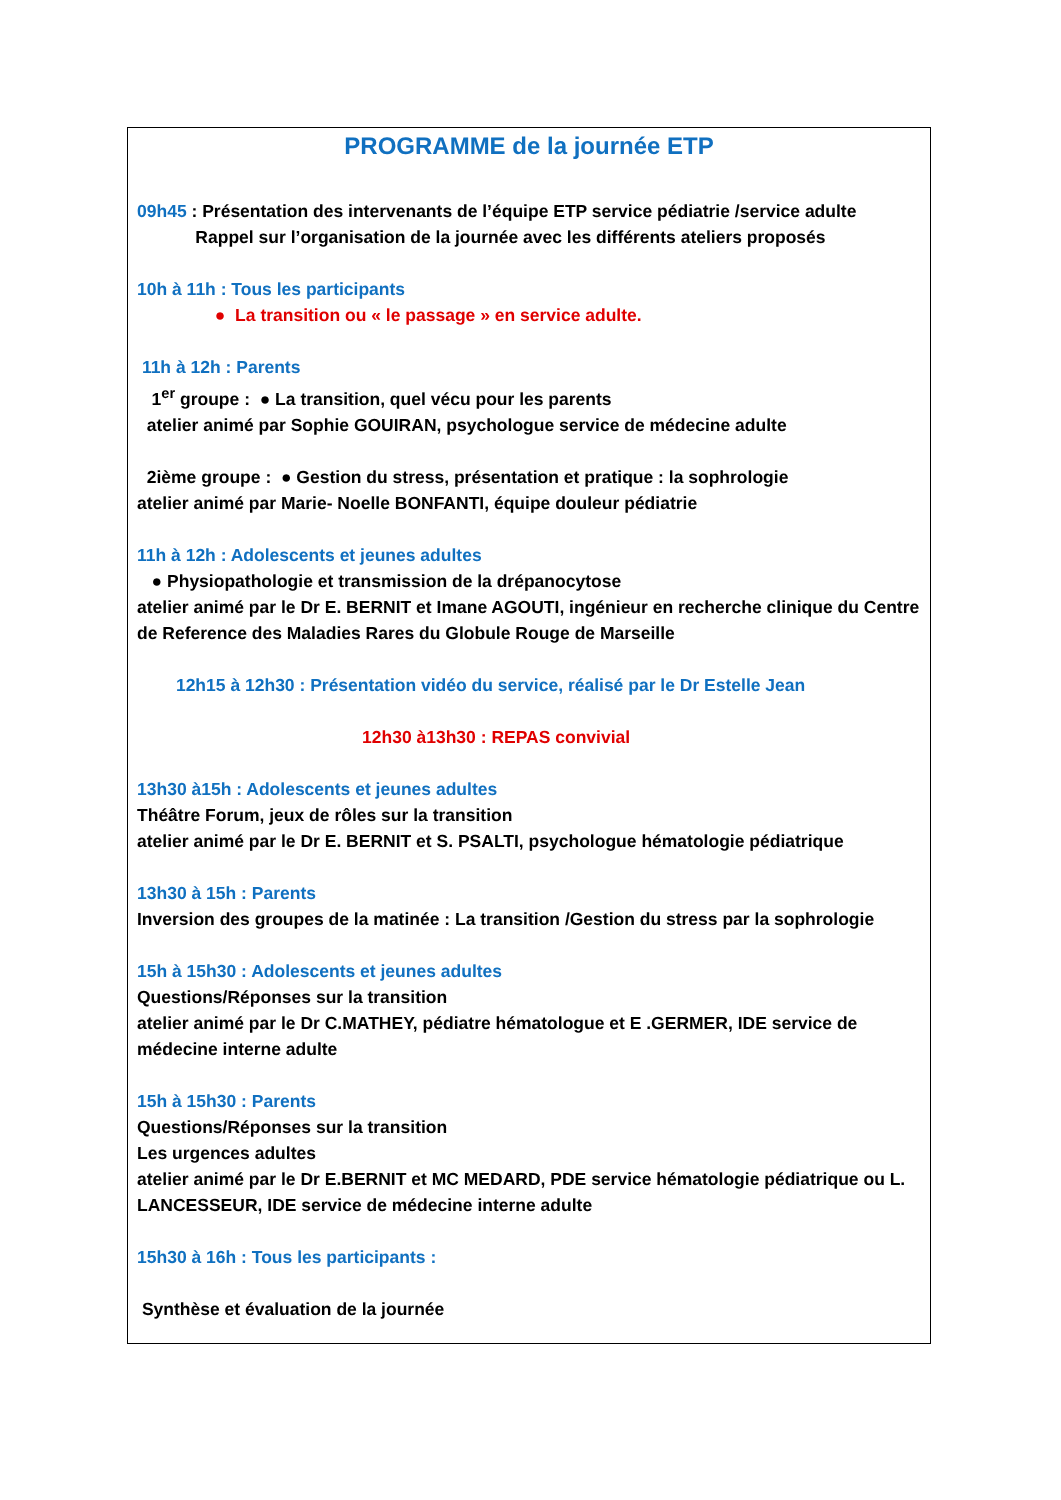PROGRAMME de la journée ETP
09h45 : Présentation des intervenants de l’équipe ETP service pédiatrie /service adulte
Rappel sur l’organisation de la journée avec les différents ateliers proposés
10h à 11h : Tous les participants
● La transition ou « le passage » en service adulte.
11h à 12h : Parents
1<sup>er</sup> groupe : ● La transition, quel vécu pour les parents
atelier animé par Sophie GOUIRAN, psychologue service de médecine adulte
2ième groupe : ● Gestion du stress, présentation et pratique : la sophrologie
atelier animé par Marie- Noelle BONFANTI, équipe douleur pédiatrie
11h à 12h : Adolescents et jeunes adultes
● Physiopathologie et transmission de la drépanocytose
atelier animé par le Dr E. BERNIT et Imane AGOUTI, ingénieur en recherche clinique du Centre de Reference des Maladies Rares du Globule Rouge de Marseille
12h15 à 12h30 : Présentation vidéo du service, réalisé par le Dr Estelle Jean
12h30 à13h30 : REPAS convivial
13h30 à15h : Adolescents et jeunes adultes
Théâtre Forum, jeux de rôles sur la transition
atelier animé par le Dr E. BERNIT et S. PSALTI, psychologue hématologie pédiatrique
13h30 à 15h : Parents
Inversion des groupes de la matinée : La transition /Gestion du stress par la sophrologie
15h à 15h30 : Adolescents et jeunes adultes
Questions/Réponses sur la transition
atelier animé par le Dr C.MATHEY, pédiatre hématologue et E .GERMER, IDE service de médecine interne adulte
15h à 15h30 : Parents
Questions/Réponses sur la transition
Les urgences adultes
atelier animé par le Dr E.BERNIT et MC MEDARD, PDE service hématologie pédiatrique ou L. LANCESSEUR, IDE service de médecine interne adulte
15h30 à 16h : Tous les participants :
Synthèse et évaluation de la journée